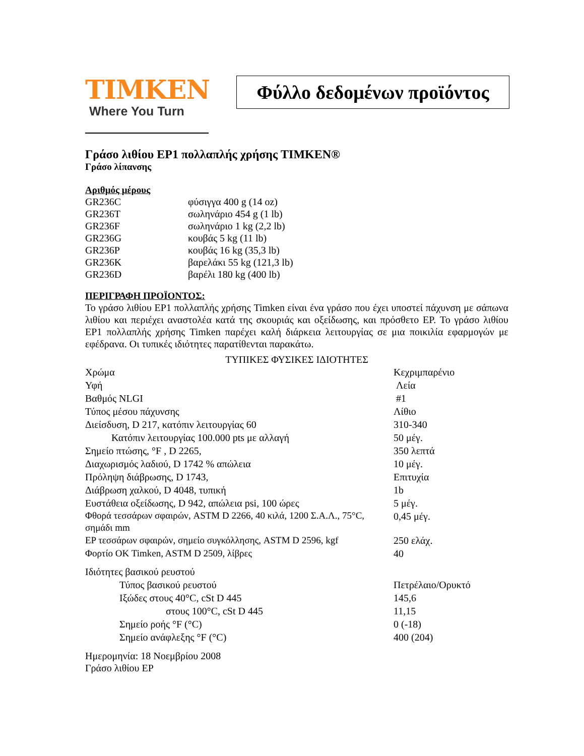TIMKEN
Where You Turn
Φύλλο δεδομένων προϊόντος
Γράσο λιθίου EP1 πολλαπλής χρήσης TIMKEN®
Γράσο λίπανσης
Αριθμός μέρους
| GR236C | φύσιγγα 400 g (14 oz) |
| GR236T | σωληνάριο 454 g (1 lb) |
| GR236F | σωληνάριο 1 kg (2,2 lb) |
| GR236G | κουβάς 5 kg (11 lb) |
| GR236P | κουβάς 16 kg (35,3 lb) |
| GR236K | βαρελάκι 55 kg (121,3 lb) |
| GR236D | βαρέλι 180 kg (400 lb) |
ΠΕΡΙΓΡΑΦΗ ΠΡΟΪΟΝΤΟΣ:
Το γράσο λιθίου EP1 πολλαπλής χρήσης Timken είναι ένα γράσο που έχει υποστεί πάχυνση με σάπωνα λιθίου και περιέχει αναστολέα κατά της σκουριάς και οξείδωσης, και πρόσθετο EP. Το γράσο λιθίου EP1 πολλαπλής χρήσης Timken παρέχει καλή διάρκεια λειτουργίας σε μια ποικιλία εφαρμογών με εφέδρανα. Οι τυπικές ιδιότητες παρατίθενται παρακάτω.
ΤΥΠΙΚΕΣ ΦΥΣΙΚΕΣ ΙΔΙΟΤΗΤΕΣ
| Χρώμα | Κεχριμπαρένιο |
| Υφή | Λεία |
| Βαθμός NLGI | #1 |
| Τύπος μέσου πάχυνσης | Λίθιο |
| Διείσδυση, D 217, κατόπιν λειτουργίας 60 | 310-340 |
| Κατόπιν λειτουργίας 100.000 pts με αλλαγή | 50 μέγ. |
| Σημείο πτώσης, °F , D 2265, | 350 λεπτά |
| Διαχωρισμός λαδιού, D 1742 % απώλεια | 10 μέγ. |
| Πρόληψη διάβρωσης, D 1743, | Επιτυχία |
| Διάβρωση χαλκού, D 4048, τυπική | 1b |
| Ευστάθεια οξείδωσης, D 942, απώλεια psi, 100 ώρες | 5 μέγ. |
| Φθορά τεσσάρων σφαιρών, ASTM D 2266, 40 κιλά, 1200 Σ.Α.Λ., 75°C, σημάδι mm | 0,45 μέγ. |
| EP τεσσάρων σφαιρών, σημείο συγκόλλησης, ASTM D 2596, kgf | 250 ελάχ. |
| Φορτίο OK Timken, ASTM D 2509, λίβρες | 40 |
| Ιδιότητες βασικού ρευστού | |
| Τύπος βασικού ρευστού | Πετρέλαιο/Ορυκτό |
| Ιξώδες στους 40°C, cSt D 445 | 145,6 |
| στους 100°C, cSt D 445 | 11,15 |
| Σημείο ροής °F (°C) | 0 (-18) |
| Σημείο ανάφλεξης °F (°C) | 400 (204) |
Ημερομηνία: 18 Νοεμβρίου 2008
Γράσο λιθίου EP